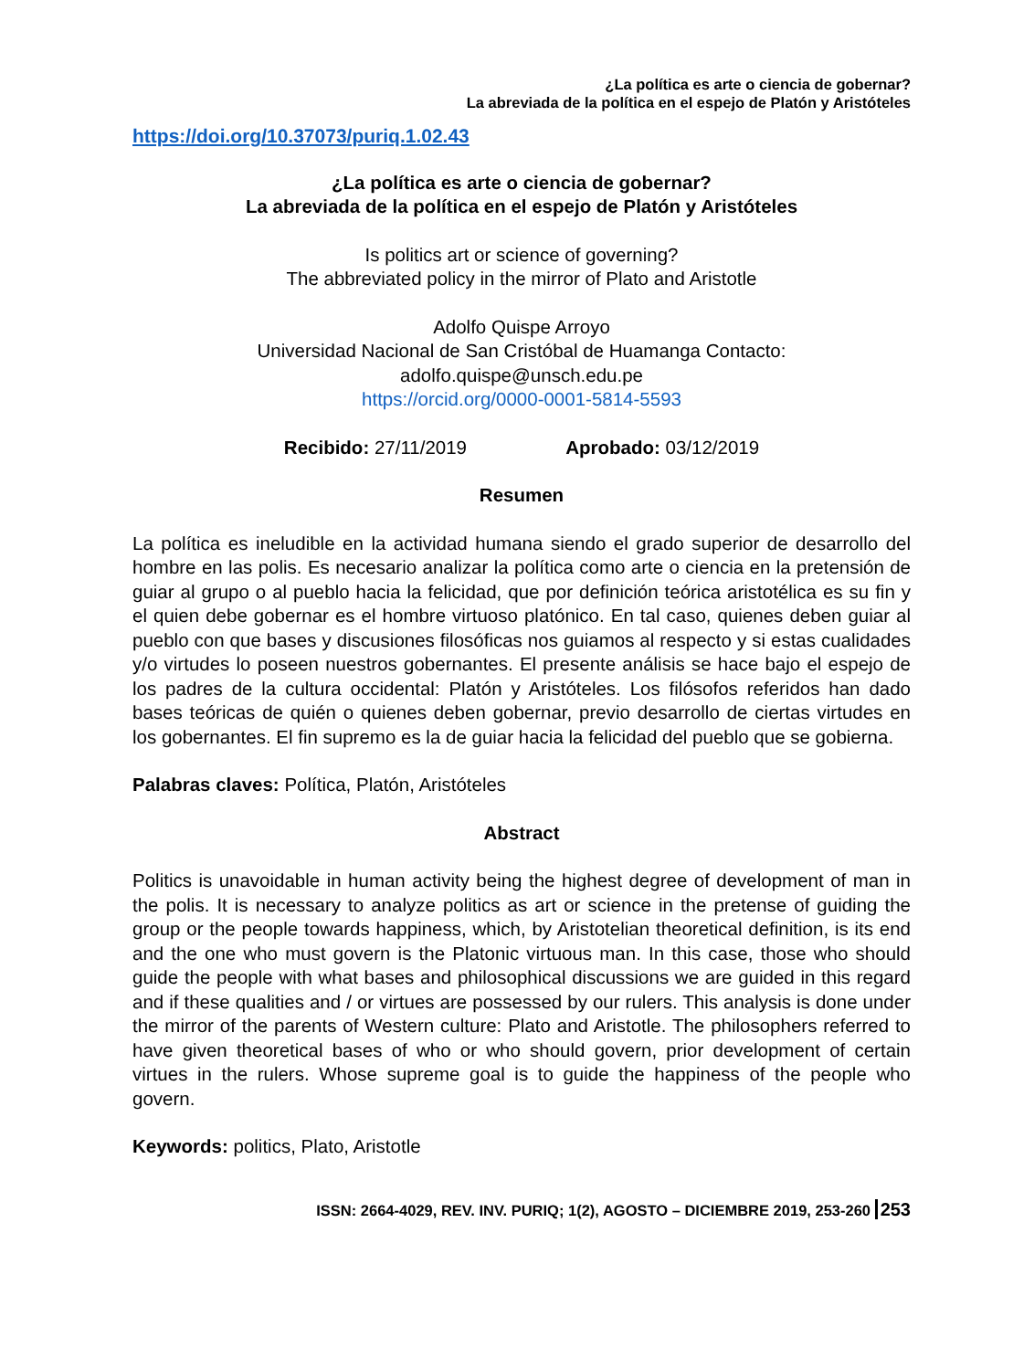¿La política es arte o ciencia de gobernar?
La abreviada de la política en el espejo de Platón y Aristóteles
https://doi.org/10.37073/puriq.1.02.43
¿La política es arte o ciencia de gobernar?
La abreviada de la política en el espejo de Platón y Aristóteles
Is politics art or science of governing?
The abbreviated policy in the mirror of Plato and Aristotle
Adolfo Quispe Arroyo
Universidad Nacional de San Cristóbal de Huamanga Contacto:
adolfo.quispe@unsch.edu.pe
https://orcid.org/0000-0001-5814-5593
Recibido: 27/11/2019 Aprobado: 03/12/2019
Resumen
La política es ineludible en la actividad humana siendo el grado superior de desarrollo del hombre en las polis. Es necesario analizar la política como arte o ciencia en la pretensión de guiar al grupo o al pueblo hacia la felicidad, que por definición teórica aristotélica es su fin y el quien debe gobernar es el hombre virtuoso platónico. En tal caso, quienes deben guiar al pueblo con que bases y discusiones filosóficas nos guiamos al respecto y si estas cualidades y/o virtudes lo poseen nuestros gobernantes. El presente análisis se hace bajo el espejo de los padres de la cultura occidental: Platón y Aristóteles. Los filósofos referidos han dado bases teóricas de quién o quienes deben gobernar, previo desarrollo de ciertas virtudes en los gobernantes. El fin supremo es la de guiar hacia la felicidad del pueblo que se gobierna.
Palabras claves: Política, Platón, Aristóteles
Abstract
Politics is unavoidable in human activity being the highest degree of development of man in the polis. It is necessary to analyze politics as art or science in the pretense of guiding the group or the people towards happiness, which, by Aristotelian theoretical definition, is its end and the one who must govern is the Platonic virtuous man. In this case, those who should guide the people with what bases and philosophical discussions we are guided in this regard and if these qualities and / or virtues are possessed by our rulers. This analysis is done under the mirror of the parents of Western culture: Plato and Aristotle. The philosophers referred to have given theoretical bases of who or who should govern, prior development of certain virtues in the rulers. Whose supreme goal is to guide the happiness of the people who govern.
Keywords: politics, Plato, Aristotle
ISSN: 2664-4029, REV. INV. PURIQ; 1(2), AGOSTO – DICIEMBRE 2019, 253-260 253